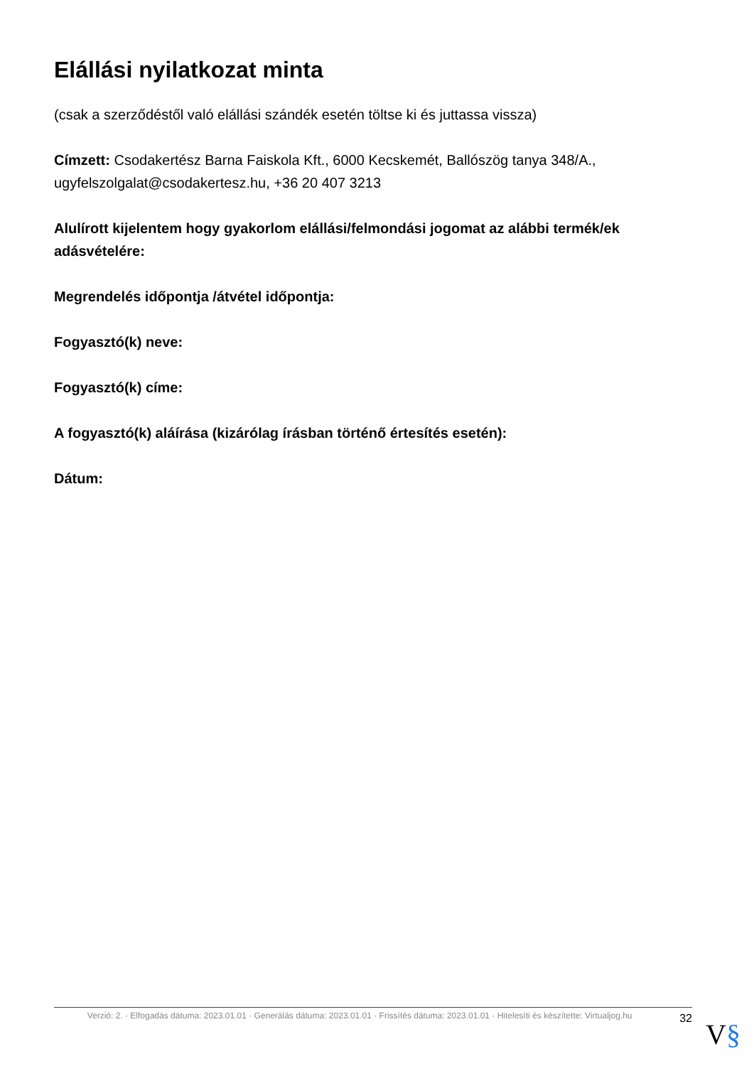Elállási nyilatkozat minta
(csak a szerződéstől való elállási szándék esetén töltse ki és juttassa vissza)
Címzett: Csodakertész Barna Faiskola Kft., 6000 Kecskemét, Ballószög tanya 348/A., ugyfelszolgalat@csodakertesz.hu, +36 20 407 3213
Alulírott kijelentem hogy gyakorlom elállási/felmondási jogomat az alábbi termék/ek adásvételére:
Megrendelés időpontja /átvétel időpontja:
Fogyasztó(k) neve:
Fogyasztó(k) címe:
A fogyasztó(k) aláírása (kizárólag írásban történő értesítés esetén):
Dátum:
Verzió: 2. · Elfogadás dátuma: 2023.01.01 · Generálás dátuma: 2023.01.01 · Frissítés dátuma: 2023.01.01 · Hitelesíti és készítette: Virtualjog.hu
32
V§